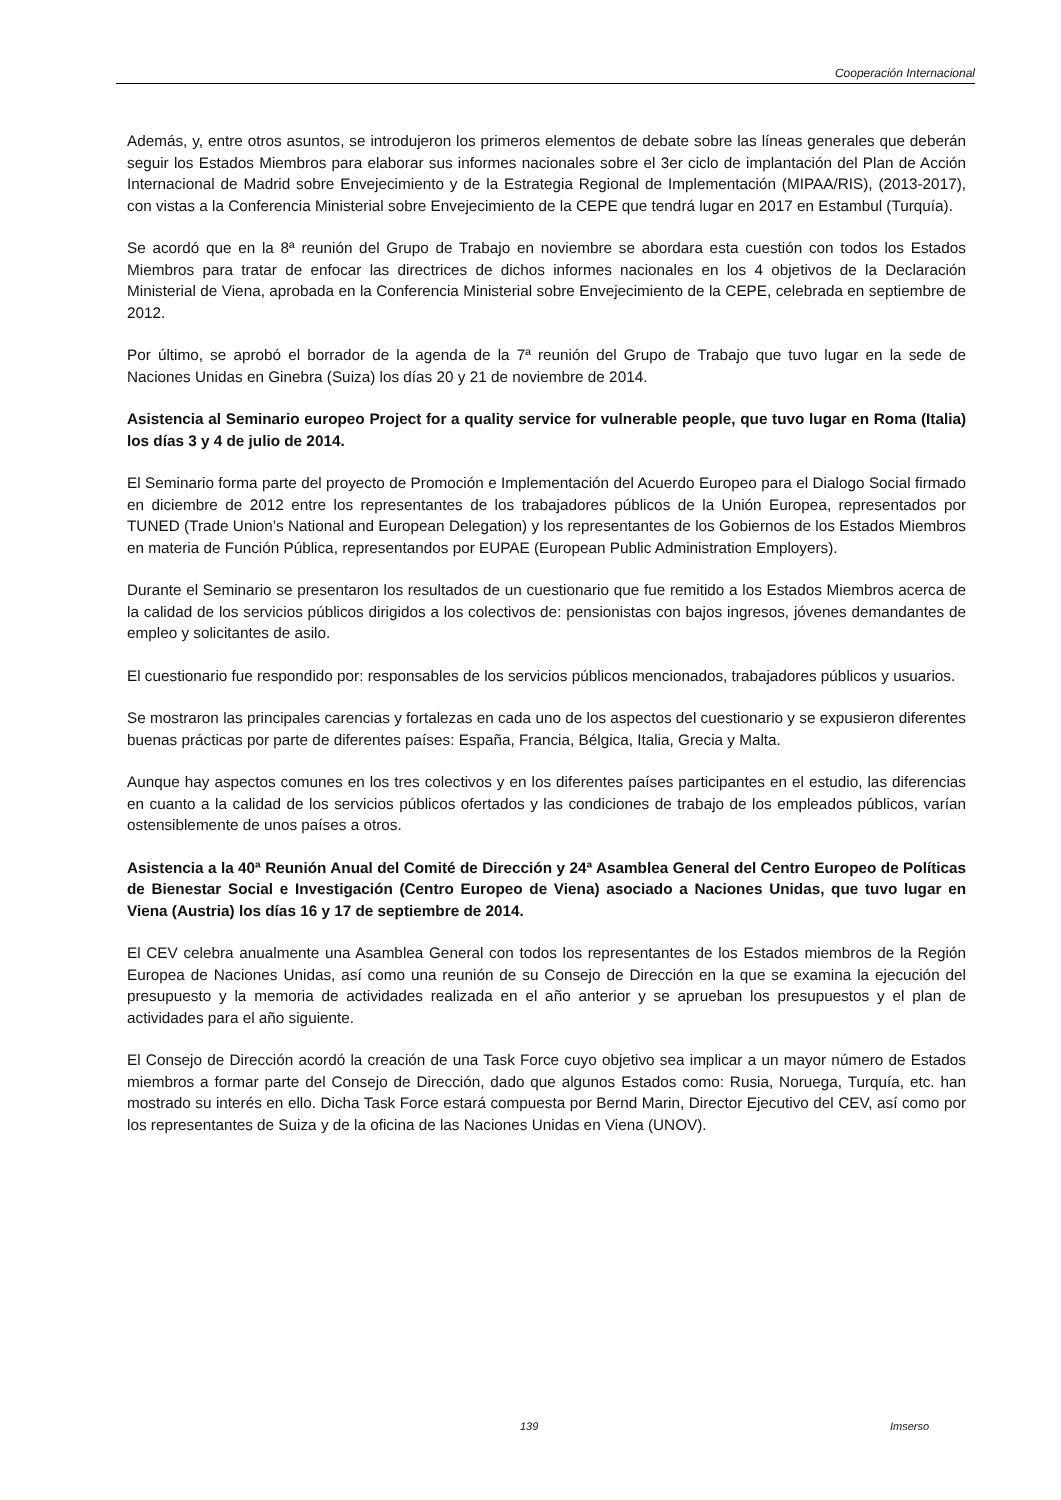Cooperación Internacional
Además, y, entre otros asuntos, se introdujeron los primeros elementos de debate sobre las líneas generales que deberán seguir los Estados Miembros para elaborar sus informes nacionales sobre el 3er ciclo de implantación del Plan de Acción Internacional de Madrid sobre Envejecimiento y de la Estrategia Regional de Implementación (MIPAA/RIS), (2013-2017), con vistas a la Conferencia Ministerial sobre Envejecimiento de la CEPE que tendrá lugar en 2017 en Estambul (Turquía).
Se acordó que en la 8ª reunión del Grupo de Trabajo en noviembre se abordara esta cuestión con todos los Estados Miembros para tratar de enfocar las directrices de dichos informes nacionales en los 4 objetivos de la Declaración Ministerial de Viena, aprobada en la Conferencia Ministerial sobre Envejecimiento de la CEPE, celebrada en septiembre de 2012.
Por último, se aprobó el borrador de la agenda de la 7ª reunión del Grupo de Trabajo que tuvo lugar en la sede de Naciones Unidas en Ginebra (Suiza) los días 20 y 21 de noviembre de 2014.
Asistencia al Seminario europeo Project for a quality service for vulnerable people, que tuvo lugar en Roma (Italia) los días 3 y 4 de julio de 2014.
El Seminario forma parte del proyecto de Promoción e Implementación del Acuerdo Europeo para el Dialogo Social firmado en diciembre de 2012 entre los representantes de los trabajadores públicos de la Unión Europea, representados por TUNED (Trade Union’s National and European Delegation) y los representantes de los Gobiernos de los Estados Miembros en materia de Función Pública, representandos por EUPAE (European Public Administration Employers).
Durante el Seminario se presentaron los resultados de un cuestionario que fue remitido a los Estados Miembros acerca de la calidad de los servicios públicos dirigidos a los colectivos de: pensionistas con bajos ingresos, jóvenes demandantes de empleo y solicitantes de asilo.
El cuestionario fue respondido por: responsables de los servicios públicos mencionados, trabajadores públicos y usuarios.
Se mostraron las principales carencias y fortalezas en cada uno de los aspectos del cuestionario y se expusieron diferentes buenas prácticas por parte de diferentes países: España, Francia, Bélgica, Italia, Grecia y Malta.
Aunque hay aspectos comunes en los tres colectivos y en los diferentes países participantes en el estudio, las diferencias en cuanto a la calidad de los servicios públicos ofertados y las condiciones de trabajo de los empleados públicos, varían ostensiblemente de unos países a otros.
Asistencia a la 40ª Reunión Anual del Comité de Dirección y 24ª Asamblea General del Centro Europeo de Políticas de Bienestar Social e Investigación (Centro Europeo de Viena) asociado a Naciones Unidas, que tuvo lugar en Viena (Austria) los días 16 y 17 de septiembre de 2014.
El CEV celebra anualmente una Asamblea General con todos los representantes de los Estados miembros de la Región Europea de Naciones Unidas, así como una reunión de su Consejo de Dirección en la que se examina la ejecución del presupuesto y la memoria de actividades realizada en el año anterior y se aprueban los presupuestos y el plan de actividades para el año siguiente.
El Consejo de Dirección acordó la creación de una Task Force cuyo objetivo sea implicar a un mayor número de Estados miembros a formar parte del Consejo de Dirección, dado que algunos Estados como: Rusia, Noruega, Turquía, etc. han mostrado su interés en ello. Dicha Task Force estará compuesta por Bernd Marin, Director Ejecutivo del CEV, así como por los representantes de Suiza y de la oficina de las Naciones Unidas en Viena (UNOV).
139 Imserso